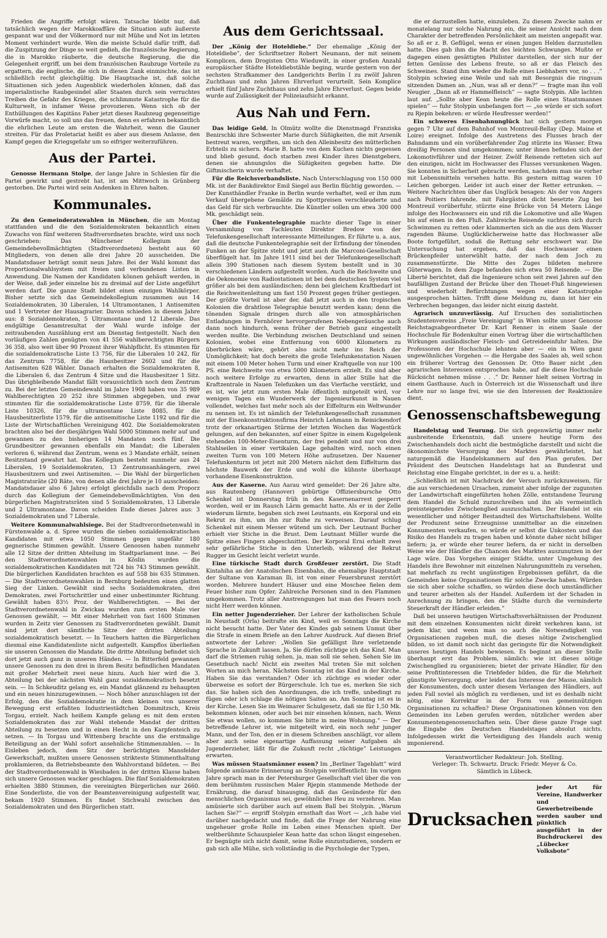Frieden die Angriffe erfolgt wären. Tatsache bleibt nur, daß tatsächlich wegen der Marokkoaffäre die Situation aufs äußerste gespannt war und der Völkermord nur mit Mühe und Not im letzten Moment verhindert wurde. Wen die meiste Schuld dafür trifft, daß die Zuspitzung der Dinge so weit gedieh, die französische Regierung, die in Marokko räuberte, die deutsche Regierung, die die Gelegenheit ergriff, um bei dem französischen Raubzuge Vorteile zu ergattern, die englische, die sich in diesen Zank einmischte, das ist schließlich recht gleichgültig. Die Hauptsache ist, daß solche Situationen sich jeden Augenblick wiederholen können, daß das imperialistische Raubgesindel aller Staaten durch sein verruchtes Treiben die Gefahr des Krieges, die schlimmste Katastrophe für die Kulturwelt, in infamer Weise provozieren. Wenn sich ob der Enthüllungen des Kapitäns Faber jetzt dieses Raubzeug gegenseitige Vorwürfe macht, so soll uns das freuen, denn es erfahren bekanntlich die ehrlichen Leute am ersten die Wahrheit, wenn die Gauner streiten. Für das Proletariat heißt es aber aus diesem Anlasse, den Kampf gegen die Kriegsgefahr um so eifriger weiterzuführen.
Aus der Partei.
Genosse Hermann Stolpe, der lange Jahre in Schlesien für die Partei gewirkt und gestrebt hat, ist am Mittwoch in Grünberg gestorben. Die Partei wird sein Andenken in Ehren halten.
Kommunales.
Zu den Gemeinderatswahlen in München, die am Montag stattfanden und die den Sozialdemokraten bekanntlich einen Zuwachs von fünf weiteren Stadtverordneten brachte, wird uns noch geschrieben: Das Münchener Kollegium der Gemeindebevollmächtigten (Stadtverordneten) besteht aus 60 Mitgliedern, von denen alle drei Jahre 20 ausscheiden. Die Mandatsdauer beträgt somit neun Jahre. Bei der Wahl kommt das Proportionalwahlsystem mit freien und verbundenen Listen in Anwendung. Die Namen der Kandidaten können gehäuft werden, in der Weise, daß jeder einzelne bis zu dreimal auf der Liste angeführt werden darf. Die ganze Stadt bildet einen einzigen Wahlkörper. Bisher setzte sich das Gemeindekollegium zusammen aus 14 Sozialdemokraten, 30 Liberalen, 14 Ultramontanen, 1 Antisemiten und 1 Vertreter der Hausagrarier. Davon schieden in diesem Jahre aus: 8 Sozialdemokraten, 5 Ultramontane und 12 Liberale. Das endgültige Gesamtresultat der Wahl wurde infolge der zeitraubenden Auszählung erst am Dienstag festgestellt. Nach den vorläufigen Zahlen genügten von 41 556 wahlberechtigten Bürgern 36 358, also weit über 90 Prozent ihrer Wahlpflicht. Es stimmten für die sozialdemokratische Liste 13 756, für die Liberalen 10 242, für das Zentrum 7758, für die Hausbesitzer 2602 und für die Antisemiten 628 Wähler. Danach erhalten die Sozialdemokraten 8, die Liberalen 6, das Zentrum 4 Sitze und die Hausbesitzer 1 Sitz. Das übrigbleibende Mandat fällt voraussichtlich noch dem Zentrum zu. Bei der letzten Gemeindewahl im Jahre 1908 haben von 35 989 Wahlberechtigten 20 252 ihre Stimmen abgegeben, und zwar stimmten für die sozialdemokratische Liste 8759, für die liberale Liste 10326, für die ultramontane Liste 8085, für die Hausbesitzerliste 1579, für die antisemitische Liste 1192 und für die Liste der Wirtschaftlichen Vereinigung 402. Die Sozialdemokraten brachten also bei der diesjährigen Wahl 5000 Stimmen mehr auf und gewannen zu den bisherigen 14 Mandaten noch fünf. Die Grundbesitzer gewannen ebenfalls ein Mandat; die Liberalen verloren 6, während das Zentrum, wenn es 3 Mandate erhält, seinen Besitzstand gewahrt hat. Das Kollegium besteht nunmehr aus 24 Liberalen, 19 Sozialdemokraten, 13 Zentrumsanhängern, zwei Hausbesitzern und zwei Antisemiten. — Die Wahl der bürgerlichen Magistratsräte (20 Räte, von denen alle drei Jahre je 10 ausscheiden: Mandatsdauer also 6 Jahre) erfolgt gleichfalls nach dem Proporz durch das Kollegium der Gemeindebevollmächtigten. Von den bürgerlichen Magistratsräten sind 5 Sozialdemokraten, 13 Liberale und 2 Ultramontane. Davon scheiden Ende dieses Jahres aus: 3 Sozialdemokraten und 7 Liberale.
Weitere Kommunalwahlsiege. Bei der Stadtverordnetenwahl in Fürstenwalde a. d. Spree wurden die sieben sozialdemokratischen Kandidaten mit etwa 1050 Stimmen gegen ungefähr 180 gegnerische Stimmen gewählt. Unsere Genossen haben nunmehr alle 12 Sitze der dritten Abteilung im Stadtparlament inne. — Bei den Stadtverordnetenwahlen in Köslin wurden die sozialdemokratischen Kandidaten mit 724 bis 743 Stimmen gewählt. Die bürgerlichen Kandidaten brachten es auf 558 bis 635 Stimmen. — Die Stadtverordnetenwahlen in Bernburg bedeuten einen glatten Sieg der Linken. Gewählt sind sechs Sozialdemokraten, drei Demokraten, zwei Fortschrittler und einer unbestimmter Richtung. Gewählt haben 83½ Proz. der Wahlberechtigten. — Bei der Stadtverordnetenwahl in Zwickau wurden zum ersten Male vier Genossen gewählt. — Mit einer Mehrheit von fast 1600 Stimmen wurden in Zeitz vier Genossen zu Stadtverordneten gewählt. Damit sind jetzt dort sämtliche Sitze der dritten Abteilung sozialdemokratisch besetzt. — In Teuchern hatten die Bürgerlichen diesmal eine Kandidatenliste nicht aufgestellt. Kampflos überließen sie unseren Genossen die Mandate. Die dritte Abteilung befindet sich dort jetzt auch ganz in unseren Händen. — In Bitterfeld gewannen unsere Genossen zu den drei in ihrem Besitz befindlichen Mandaten mit großer Mehrheit zwei neue hinzu. Auch hier wird die 3. Abteilung bei der nächsten Wahl ganz sozialdemokratisch besetzt sein. — In Schkeuditz gelang es, ein Mandat glänzend zu behaupten und ein neues hinzuzugewinnen. — Noch höher anzuschlagen ist der Erfolg, den die Sozialdemokratie in dem kleinen von unserer Bewegung erst erfaßten Industriestädtchen Dommitzsch, Kreis Torgau, erzielt. Nach heißem Kampfe gelang es mit dem ersten Sozialdemokraten das zur Wahl stehende Mandat der dritten Abteilung zu besetzen und in einen Hecht in den Karpfenteich zu setzen. — In Torgau und Wittenberg brachte uns die erstmalige Beteiligung an der Wahl sofort ansehnliche Stimmenzahlen. — In Eisleben jedoch, dem Sitz der berüchtigten Mansfelder Gewerkschaft, mußten unsere Genossen strikteste Stimmenthaltung proklamieren, da Betriebsbeamte den Wahlvorstand bildeten. — Bei der Stadtverordnetenwahl in Wiesbaden in der dritten Klasse haben sich unsere Genossen wacker geschlagen. Die fünf Sozialdemokraten erhielten 3880 Stimmen, die vereinigten Bürgerlichen nur 2660. Eine Sonderliste, die von der Beamtenvereinigung aufgestellt war, bekam 1920 Stimmen. Es findet Stichwahl zwischen den Sozialdemokraten und den Bürgerlichen statt.
Aus dem Gerichtssaal.
Der „König der Hoteldiebe.“ Der ehemalige „König der Hoteldiebe“, der Schriftsetzer Robert Neumann, der mit seinem Komplicen, dem Drogisten Otto Wieduwilt, in einer großen Anzahl europäischer Städte Hoteldiebstähle beging, wurde gestern von der sechsten Strafkammer des Landgerichts Berlin I zu zwölf Jahren Zuchthaus und zehn Jahren Ehrverlust verurteilt. Sein Komplice erhielt fünf Jahre Zuchthaus und zehn Jahre Ehrverlust. Gegen beide wurde auf Zulässigkeit der Polizeiaufsicht erkannt.
Aus Nah und Fern.
Das leidige Geld. In Olmütz wollte die Dienstmagd Franziska Benirschki ihre Schwester Marie durch Süßigkeiten, die mit Arsenik bestreut waren, vergiften, um sich den Alleinbesitz des mütterlichen Erbteils zu sichern. Marie B. hatte von dem Kuchen nichts gegessen und blieb gesund, doch starben zwei Kinder ihres Dienstgebers, denen sie ahnungslos die Süßigkeiten gegeben hatte. Die Giftmischerin wurde verhaftet.
Für die Reichsverbandsliste. Nach Unterschlagung von 150 000 Mk. ist der Bankdirektor Emil Siegel aus Berlin flüchtig geworden. — Der Kunsthändler Franke in Berlin wurde verhaftet, weil er ihm zum Verkauf übergebene Gemälde zu Spottpreisen verschleuderte und das Geld für sich verbrauchte. Die Künstler sollen um etwa 300 000 Mk. geschädigt sein.
Über die Funkentelegraphie machte dieser Tage in einer Versammlung von Fachleuten Direktor Bredow von der Telefunkengesellschaft interessante Mitteilungen. Er führte u. a. aus, daß die deutsche Funkentelegraphie seit der Erfindung der tönenden Funken an der Spitze steht und jetzt auch die Marconi-Gesellschaft überflügelt hat. Im Jahre 1911 sind bei der Telefunkengesellschaft allein 390 Stationen nach diesem System bestellt und in 30 verschiedenen Ländern aufgestellt worden. Auch die Reichweite und die Oekonomie von Radiostationen ist bei dem deutschen System viel größer als bei dem ausländischen; denn bei gleichem Kraftbedarf ist die Reichweitenleitung um fast 150 Prozent gegen früher gestiegen. Der größte Vorteil ist aber der, daß jetzt auch in den tropischen Kolonien die drahtlose Telegraphie benutzt werden kann; denn die tönenden Signale dringen durch alle von atmosphärischen Entladungen in Fernhörer hervorgerufenen Nebengeräusche auch dann noch hindurch, wenn früher der Betrieb ganz eingestellt werden mußte. Die Verbindung zwischen Deutschland und seinen Kolonien, wobei eine Entfernung von 6000 Kilometern zu überbrücken wäre, gehört also nicht mehr ins Reich der Unmöglichkeit; hat doch bereits die große Telefunkenstation Nauen mit einem 100 Meter hohen Turm und einer Kraftquelle von nur 100 PS. eine Reichweite von etwa 5000 Kilometern erzielt. Es sind aber noch weitere Erfolge zu erwarten, denn in aller Stille hat die Kraftzentrale in Nauen Telefunken um das Vierfache verstärkt, und es ist, wie jetzt zum ersten Male öffentlich mitgeteilt wird, vor wenigen Tagen ein Wunderwerk der Ingenieurkunst in Nauen vollendet, welches fast mehr noch als der Eiffelturm ein Weltwunder zu nennen ist. Es ist nämlich der Telefunkengesellschaft zusammen mit der Eisenkonstruktionsfirma Heinrich Lehmann in Reinickendorf trotz der orkanartigen Stürme der letzten Wochen das Wagestück gelungen, auf den bekannten, auf einer Spitze in einem Kugelgelenk stehenden 100-Meter-Eisenturm, der frei pendelt und nur von drei Stahlseilen in einer vertikalen Lage gehalten wird, noch einen zweiten Turm von 100 Metern Höhe aufzusetzen. Der Nauener Telefunkenturm ist jetzt mit 200 Metern nächst dem Eiffelturm das höchste Bauwerk der Erde und wohl die kühnste überhaupt vorhandene Eisenkonstruktion.
Aus der Kaserne. Aus Aarau wird gemeldet: Der 26 Jahre alte, aus Rautenberg (Hannover) gebürtige Offiziersbursche Otto Schenkel ist Donnerstag früh in den Kasernenarrest gesperrt worden, weil er im Rausch Lärm gemacht hatte. Als er in der Zelle wiederum lärmte, begaben sich zwei Leutnants, ein Korporal und ein Rekrut zu ihm, um ihn zur Ruhe zu verweisen. Darauf schlug Schenkel mit einem Messer wütend um sich. Der Leutnant Bucher erhielt vier Stiche in die Brust. Dem Leutnant Müller wurde die Spitze eines Fingers abgeschnitten. Der Korporal Erni erhielt zwei sehr gefährliche Stiche in den Unterleib, während der Rekrut Rugger im Gesicht leicht verletzt wurde.
Eine türkische Stadt durch Großfeuer zerstört. Die Stadt Kintahiha an der Anatolischen Eisenbahn, die ehemalige Hauptstadt der Sultane von Karaman Ili, ist von einer Feuersbrunst zerstört worden. Mehrere hundert Häuser und eine Moschee fielen dem Feuer bisher zum Opfer. Zahlreiche Personen sind in den Flammen umgekommen. Trotz aller Anstrengungen hat man des Feuers noch nicht Herr werden können.
Ein netter Jugenderzieher. Der Lehrer der katholischen Schule in Neustadt (Orla) beitrafte ein Kind, weil es Sonntags die Kirche nicht besucht hatte. Der Vater des Kindes gab seinem Unmut über die Strafe in einem Briefe an den Lehrer Ausdruck. Auf diesen Brief antwortete der Lehrer: „Wollen Sie gefälligst Ihre verletzende Sprache in Zukunft lassen. Ja, Sie dürfen züchtige ich das Kind. Man darf die Striemen ruhig sehen, ja, man soll sie sehen. Sehen Sie im Gesetzbuch nach! Nicht ein zweites Mal treten Sie mit solchen Worten an mich heran. Nächsten Sonntag ist das Kind in der Kirche. Haben Sie das verstanden? Oder ich züchtige es wieder oder überweise es sofort der Bürgerschule. Ich tue es, merken Sie sich das. Sie haben sich den Anordnungen, die ich treffe, unbedingt zu fügen oder ich schlage die nötigen Saiten an. Am Sonntag ist es in der Kirche. Lesen Sie im Weimarer Schulgesetz, daß sie für 1,50 Mk. bekommen können, oder auch bei mir einsehen können, nach. Wenn Sie etwas wollen, so kommen Sie bitte in meine Wohnung.“ — Der betreffende Lehrer ist, wie mitgeteilt wird, ein noch sehr junger Mann, und der Ton, den er in diesem Schreiben anschlägt, vor allem aber auch seine eigenartige Auffassung seiner Aufgaben als Jugenderzieher, läßt für die Zukunft recht „tüchtige“ Leistungen erwarten.
Was müssen Staatsmänner essen? Im „Berliner Tageblatt“ wird folgende amüsante Erinnerung an Stolypin veröffentlicht: Im vorigen Jahre sprach man in der Petersburger Gesellschaft viel über die von dem berühmten russischen Maler Rjepin stammende Methode der Ernährung, die darauf hinausging, daß das Gesündeste für den menschlichen Organismus sei, gewöhnliches Heu zu verzehren. Man amüsierte sich darüber auch auf einem Ball bei Stolypin. „Warum lachen Sie?“ — ergriff Stolypin ernsthaft das Wort — „ich habe viel darüber nachgedacht und finde, daß die Frage der Nahrung eine ungeheuer große Rolle im Leben eines Menschen spielt. Der weltberühmte Schauspieler Kean hatte das schon längst eingesehen. Er begnügte sich nicht damit, seine Rolle einzustudieren, sondern er gab sich alle Mühe, sich vollständig in die Psychologie der Typen,
die er darzustellen hatte, einzuleben. Zu diesem Zwecke nahm er monatelang nur solche Nahrung ein, die seiner Ansicht nach dem Charakter der betreffenden Persönlichkeit am meisten angepaßt war. So aß er z. B. Geflügel, wenn er einen jungen Helden darzustellen hatte. Dies gab ihm die Macht des leichten Schwunges. Mußte er dagegen einen gesättigten Philister darstellen, der sich nur der fetten Genüsse des Lebens freute, so aß er das Fleisch des Schweines. Stand ihm wieder die Rolle eines Liebhabers vor, so . . .“ Stolypin schwieg eine Weile und sah mit Besorgnis die ringsum sitzenden Damen an. „Nun, was aß er denn?“ — fragte man ihn voll Neugier. „Dann aß er Hammelfleisch“ — sagte Stolypin. Alle lachten laut auf. „Sollte aber Kean heute die Rolle eines Staatsmannes spielen“ — fuhr Stolypin unbefangen fort — „so würde er sich sofort zu Rjepin bekehren: er würde Heufresser werden!“
Ein schweres Eisenbahnunglück hat sich gestern morgen gegen 7 Uhr auf dem Bahnhof von Montreuil-Bellay (Dep. Maine et Loire) ereignet. Infolge des Austretens des Flusses brach der Bahndamm und ein vorüberfahrender Zug stürzte ins Wasser. Etwa dreißig Personen sind umgekommen; unter ihnen befinden sich der Lokomotivführer und der Heizer. Zwölf Reisende retteten sich auf den einzigen, nicht im Hochwasser des Flusses versunkenen Wagen. Sie konnten in Sicherheit gebracht werden, nachdem man sie vorher mit Lebensmitteln versehen hatte. Bis gestern mittag waren 10 Leichen geborgen. Leider ist auch einer der Retter ertrunken. — Weitere Nachrichten über das Unglück besagen: Als der von Angers nach Poitiers fahrende, mit Fahrgästen dicht besetzte Zug bei Montreuil vorüberfuhr, stürzte eine Brücke von 54 Metern Länge infolge des Hochwassers ein und riß die Lokomotive und alle Wagen bis auf einen in den Fluß. Zahlreiche Reisende suchten sich durch Schwimmen zu retten oder klammerten sich an die aus dem Wasser ragenden Bäume. Unglücklicherweise hatte das Hochwasser alle Boote fortgeführt, sodaß die Rettung sehr erschwert war. Die Untersuchung hat ergeben, daß das Hochwasser einen Brückenpfeiler unterwühlt hatte, der nach dem Joch zu zusammenstürzte. Die Mitte des Zuges bildeten mehrere Güterwagen. In dem Zuge befanden sich etwa 50 Reisende. — Die Liberté berichtet, daß die Ingenieure schon seit zwei Jahren auf den baufälligen Zustand der Brücke über den Thouet-Fluß hingewiesen und wiederholt Befürchtungen wegen einer Katastrophe ausgesprochen hätten. Trifft diese Meldung zu, dann ist hier ein Verbrechen begangen, das leider nicht einzig dasteht.
Agrarisch unzuverlässig. Auf Ersuchen des sozialistischen Studentenvereins „Freie Vereinigung“ in Wien sollte unser Genosse Reichstagsabgeordneter Dr. Karl Renner in einem Saale der Hochschule für Bodenkultur einen Vortrag über die wirtschaftlichen Wirkungen ausländischer Fleisch- und Getreideeinfuhr halten. Die Professoren der Hochschule lehnten aber — ein in Wien ganz ungewöhnliches Vorgehen — die Hergabe des Saales ab, weil schon ein früherer Vortrag des Genossen Dr. Otto Bauer nicht „den agrarischen Interessen entsprochen habe, auf die diese Hochschule Rücksicht nehmen müsse . . .“ Dr. Renner hielt seinen Vortrag in einem Gasthause. Auch in Österreich ist die Wissenschaft und ihre Lehre nur so lange frei, wie sie den Interessen der Reaktionäre dient.
Genossenschaftsbewegung.
Handelstag und Teurung. Die sich gegenwärtig immer mehr ausbreitende Erkenntnis, daß unsere heutige Form des Zwischenhandels doch nicht die bestmögliche darstellt und nicht die ökonomischste Versorgung des Marktes gewährleistet, hat naturgemäß die Handelskammern auf den Plan gerufen. Der Präsident des Deutschen Handelstags hat an Bundesrat und Reichstag eine Eingabe gerichtet, in der es u. a. heißt:
„Schließlich ist mit Nachdruck der Versuch zurückzuweisen, für die aus verschiedenen Ursachen, zumeist aber infolge der zugunsten der Landwirtschaft eingeführten hohen Zölle, entstandene Teurung dem Handel die Schuld zuzuschreiben und ihn als vermeintlich preissteigerndes Zwischenglied auszuschalten. Der Handel ist ein wesentlicher und nötiger Bestandteil des Wirtschaftslebens. Wollte der Produzent seine Erzeugnisse unmittelbar an die einzelnen Konsumenten verkaufen, so würde er selbst die Unkosten und das Risiko des Handels zu tragen haben und könnte daher nicht billiger liefern; ja, er würde eher teurer liefern, da er nicht in derselben Weise wie der Händler die Chancen des Marktes auszunutzen in der Lage wäre. Das Vorgehen einiger Städte, unter Umgehung des Handels ihre Bewohner mit einzelnen Nahrungsmitteln zu versehen, hat mehrfach zu recht ungünstigen Ergebnissen geführt, da die Gemeinden keine Organisationen für solche Zwecke haben. Würden sie sich aber solche schaffen, so würden diese doch umständlicher und teurer arbeiten als der Handel. Außerdem ist der Schaden in Anrechnung zu bringen, den die Städte durch die verminderte Steuerkraft der Händler erleiden.“
Daß bei unseren heutigen Wirtschaftsverhältnissen der Produzent mit dem einzelnen Konsumenten nicht direkt verkehren kann, ist jedem klar, und wenn man so auch die Notwendigkeit von Organisationen zugeben muß, die dieses nötige Zwischenglied bilden, so ist damit noch nicht das geringste für die Notwendigkeit unseres heutigen Handels bewiesen. Es beginnt an dieser Stelle überhaupt erst das Problem, nämlich: wie ist dieses nötige Zwischenglied zu organisieren; bietet der private Händler, für den seine Profitinteressen die Triebfeder bilden, die für die Mehrheit günstigste Versorgung, oder leidet das Interesse der Masse, nämlich der Konsumenten, doch unter diesem Verlangen des Händlers, auf jeden Fall soviel als möglich zu verdienen, und ist es deshalb nicht nötig, eine Korrektur in der Form von gemeinnützigen Organisationen zu schaffen? Diese Organisationen können von den Gemeinden ins Leben gerufen werden, nützlicher werden aber Konsumentengenossenschaften sein. Über diese ganze Frage sagt die Eingabe des Deutschen Handelstages absolut nichts. Infolgedessen wirkt die Verteidigung des Handels auch wenig imponierend.
Verantwortlicher Redakteur: Joh. Stelling.
Verleger: Th. Schwartz. Druck: Friedr. Meyer & Co.
Sämtlich in Lübeck.
Drucksachen jeder Art für Vereine, Handwerker und Gewerbetreibende werden sauber und pünktlich ausgeführt in der Buchdruckerei des „Lübecker Volksbote“